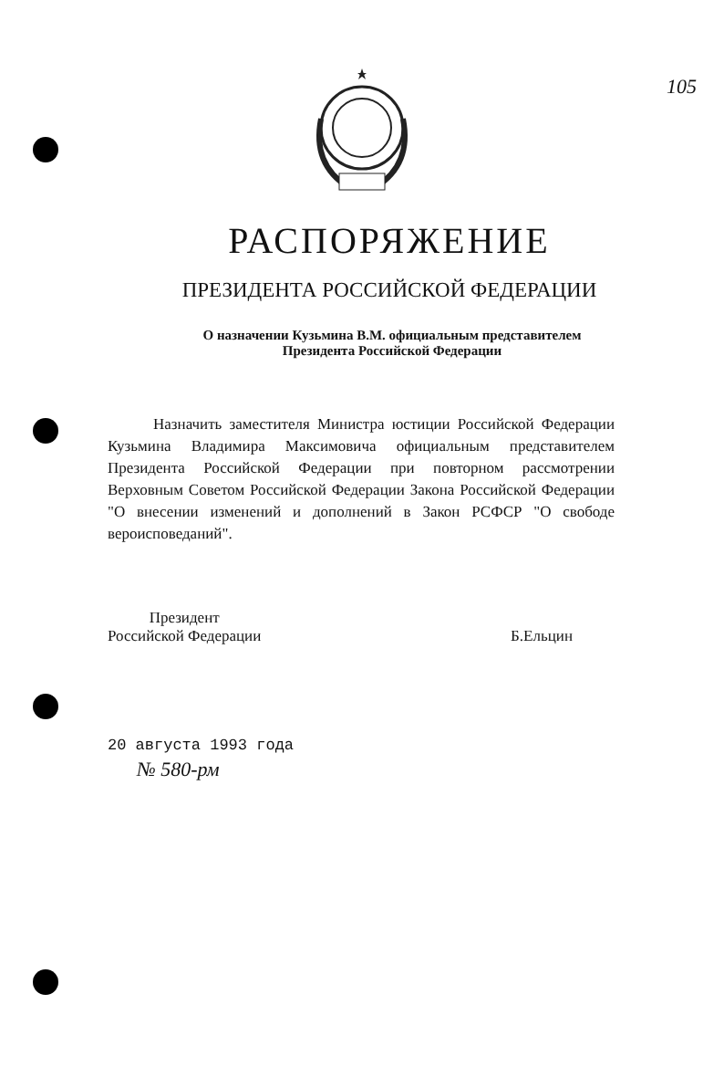105
РАСПОРЯЖЕНИЕ
ПРЕЗИДЕНТА РОССИЙСКОЙ ФЕДЕРАЦИИ
О назначении Кузьмина В.М. официальным представителем
Президента Российской Федерации
Назначить заместителя Министра юстиции Российской Федерации Кузьмина Владимира Максимовича официальным представителем Президента Российской Федерации при повторном рассмотрении Верховным Советом Российской Федерации Закона Российской Федерации "О внесении изменений и дополнений в Закон РСФСР "О свободе вероисповеданий".
Президент
Российской Федерации
Б.Ельцин
20 августа 1993 года
№ 580-рм